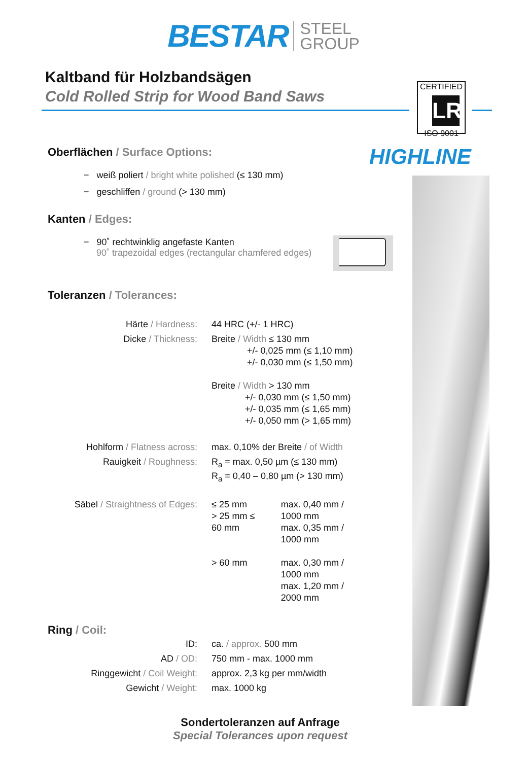BESTAR STEEL
GROUP
Kaltband für Holzbandsägen
Cold Rolled Strip for Wood Band Saws
CERTIFIED
LR
ISO 9001
HIGHLINE
Oberflächen / Surface Options:
− weiß poliert / bright white polished (≤ 130 mm)
− geschliffen / ground (> 130 mm)
Kanten / Edges:
− 90˚ rechtwinklig angefaste Kanten
90˚ trapezoidal edges (rectangular chamfered edges)
Toleranzen / Tolerances:
| Härte / Hardness: | 44 HRC (+/- 1 HRC) | |
| Dicke / Thickness: | Breite / Width ≤ 130 mm +/- 0,025 mm (≤ 1,10 mm) +/- 0,030 mm (≤ 1,50 mm) Breite / Width > 130 mm +/- 0,030 mm (≤ 1,50 mm) +/- 0,035 mm (≤ 1,65 mm) +/- 0,050 mm (> 1,65 mm) | |
| Hohlform / Flatness across: | max. 0,10% der Breite / of Width | |
| Rauigkeit / Roughness: | R<sub>a</sub> = max. 0,50 µm (≤ 130 mm) R<sub>a</sub> = 0,40 – 0,80 µm (> 130 mm) | |
| Säbel / Straightness of Edges: | ≤ 25 mm > 25 mm ≤ 60 mm | max. 0,40 mm / 1000 mm max. 0,35 mm / 1000 mm |
| | > 60 mm | max. 0,30 mm / 1000 mm max. 1,20 mm / 2000 mm |
Ring / Coil:
| ID: | ca. / approx. 500 mm |
| AD / OD: | 750 mm - max. 1000 mm |
| Ringgewicht / Coil Weight: | approx. 2,3 kg per mm/width |
| Gewicht / Weight: | max. 1000 kg |
Sondertoleranzen auf Anfrage
Special Tolerances upon request